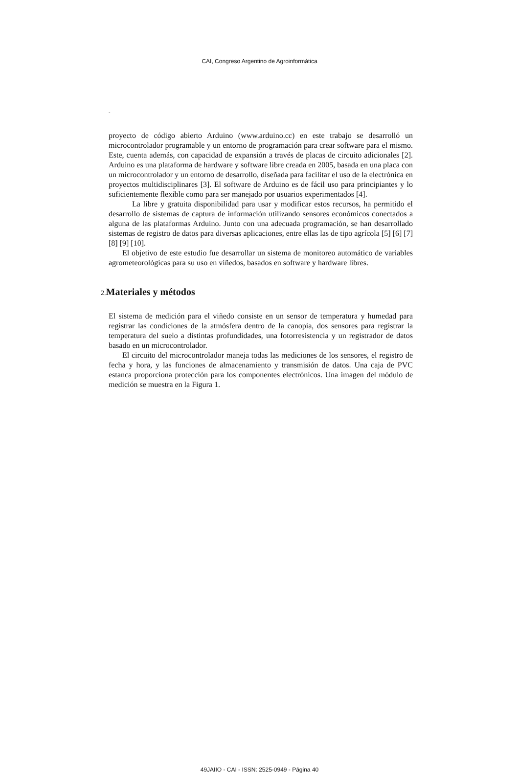CAI, Congreso Argentino de Agroinformática
˜
proyecto de código abierto Arduino (www.arduino.cc) en este trabajo se desarrolló un microcontrolador programable y un entorno de programación para crear software para el mismo. Este, cuenta además, con capacidad de expansión a través de placas de circuito adicionales [2]. Arduino es una plataforma de hardware y software libre creada en 2005, basada en una placa con un microcontrolador y un entorno de desarrollo, diseñada para facilitar el uso de la electrónica en proyectos multidisciplinares [3]. El software de Arduino es de fácil uso para principiantes y lo suficientemente flexible como para ser manejado por usuarios experimentados [4].
La libre y gratuita disponibilidad para usar y modificar estos recursos, ha permitido el desarrollo de sistemas de captura de información utilizando sensores económicos conectados a alguna de las plataformas Arduino. Junto con una adecuada programación, se han desarrollado sistemas de registro de datos para diversas aplicaciones, entre ellas las de tipo agrícola [5] [6] [7] [8] [9] [10].
El objetivo de este estudio fue desarrollar un sistema de monitoreo automático de variables agrometeorológicas para su uso en viñedos, basados en software y hardware libres.
2. Materiales y métodos
El sistema de medición para el viñedo consiste en un sensor de temperatura y humedad para registrar las condiciones de la atmósfera dentro de la canopia, dos sensores para registrar la temperatura del suelo a distintas profundidades, una fotorresistencia y un registrador de datos basado en un microcontrolador.
El circuito del microcontrolador maneja todas las mediciones de los sensores, el registro de fecha y hora, y las funciones de almacenamiento y transmisión de datos. Una caja de PVC estanca proporciona protección para los componentes electrónicos. Una imagen del módulo de medición se muestra en la Figura 1.
49JAIIO - CAI - ISSN: 2525-0949 - Página 40